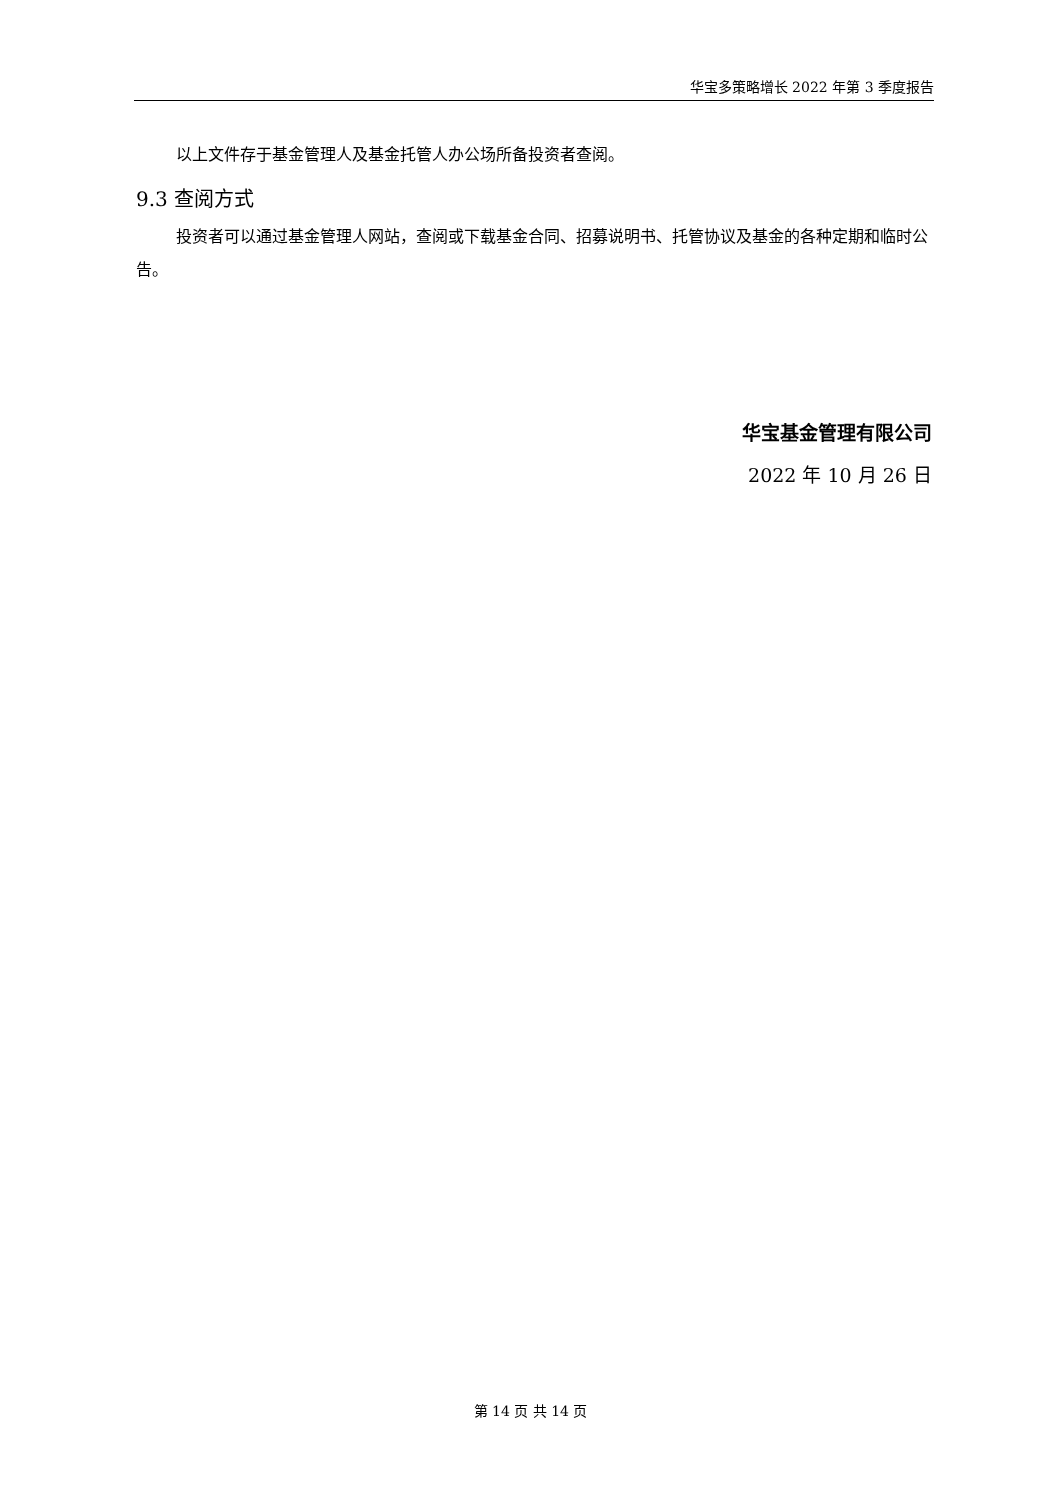华宝多策略增长 2022 年第 3 季度报告
以上文件存于基金管理人及基金托管人办公场所备投资者查阅。
9.3 查阅方式
投资者可以通过基金管理人网站，查阅或下载基金合同、招募说明书、托管协议及基金的各种定期和临时公告。
华宝基金管理有限公司
2022 年 10 月 26 日
第 14 页 共 14 页